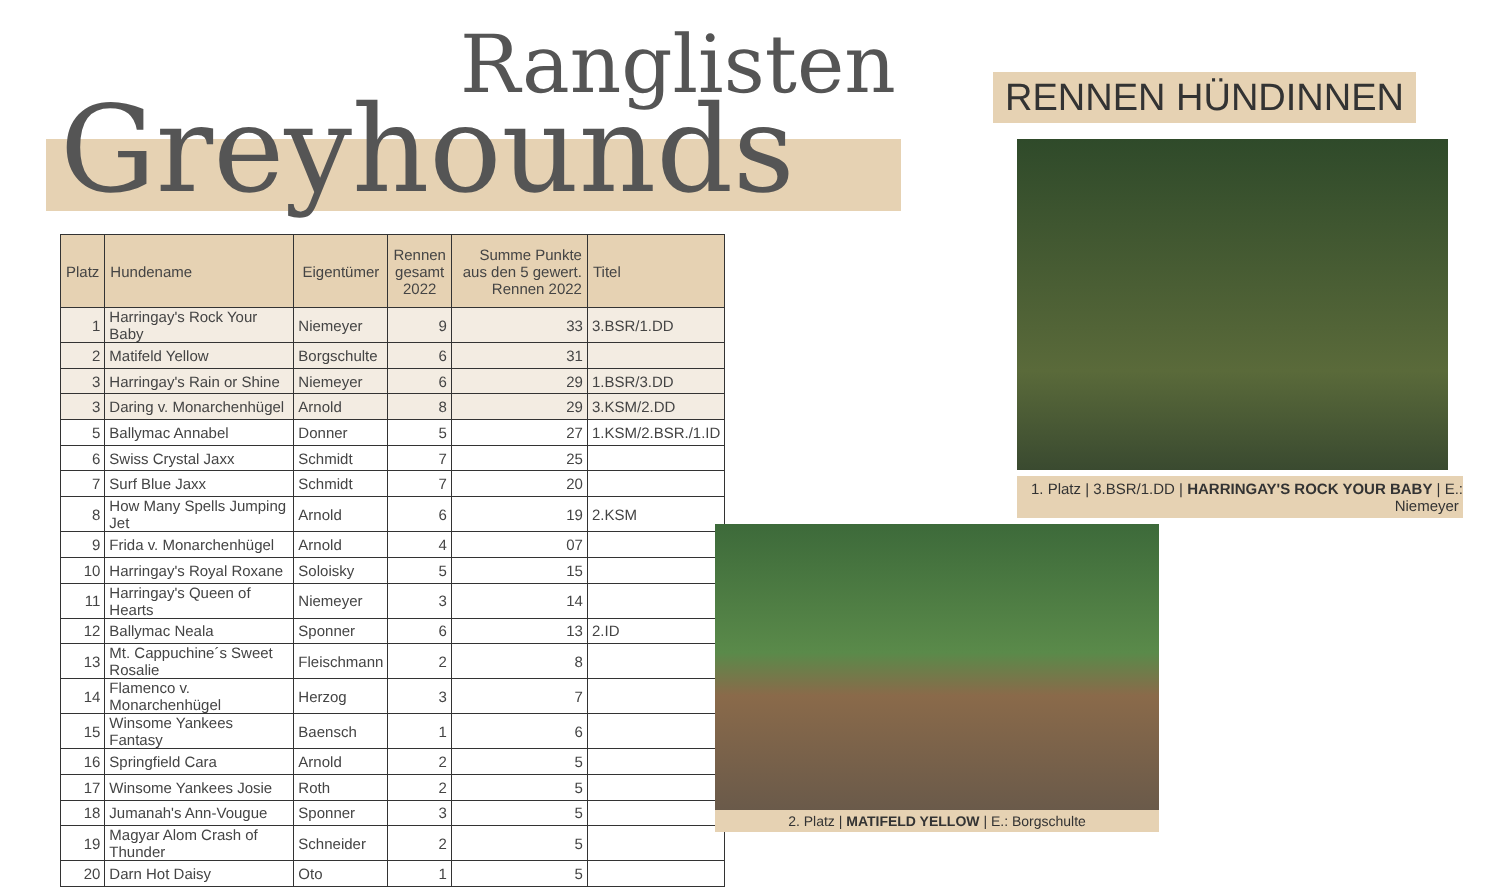Ranglisten
Greyhounds
| Platz | Hundename | Eigentümer | Rennen gesamt 2022 | Summe Punkte aus den 5 gewert. Rennen 2022 | Titel |
| --- | --- | --- | --- | --- | --- |
| 1 | Harringay's Rock Your Baby | Niemeyer | 9 | 33 | 3.BSR/1.DD |
| 2 | Matifeld Yellow | Borgschulte | 6 | 31 | |
| 3 | Harringay's Rain or Shine | Niemeyer | 6 | 29 | 1.BSR/3.DD |
| 3 | Daring v. Monarchenhügel | Arnold | 8 | 29 | 3.KSM/2.DD |
| 5 | Ballymac Annabel | Donner | 5 | 27 | 1.KSM/2.BSR./1.ID |
| 6 | Swiss Crystal Jaxx | Schmidt | 7 | 25 | |
| 7 | Surf Blue Jaxx | Schmidt | 7 | 20 | |
| 8 | How Many Spells Jumping Jet | Arnold | 6 | 19 | 2.KSM |
| 9 | Frida v. Monarchenhügel | Arnold | 4 | 07 | |
| 10 | Harringay's Royal Roxane | Soloisky | 5 | 15 | |
| 11 | Harringay's Queen of Hearts | Niemeyer | 3 | 14 | |
| 12 | Ballymac Neala | Sponner | 6 | 13 | 2.ID |
| 13 | Mt. Cappuchine´s Sweet Rosalie | Fleischmann | 2 | 8 | |
| 14 | Flamenco v. Monarchenhügel | Herzog | 3 | 7 | |
| 15 | Winsome Yankees Fantasy | Baensch | 1 | 6 | |
| 16 | Springfield Cara | Arnold | 2 | 5 | |
| 17 | Winsome Yankees Josie | Roth | 2 | 5 | |
| 18 | Jumanah's Ann-Vougue | Sponner | 3 | 5 | |
| 19 | Magyar Alom Crash of Thunder | Schneider | 2 | 5 | |
| 20 | Darn Hot Daisy | Oto | 1 | 5 | |
RENNEN HÜNDINNEN
1. Platz | 3.BSR/1.DD | HARRINGAY'S ROCK YOUR BABY | E.: Niemeyer
2. Platz | MATIFELD YELLOW | E.: Borgschulte